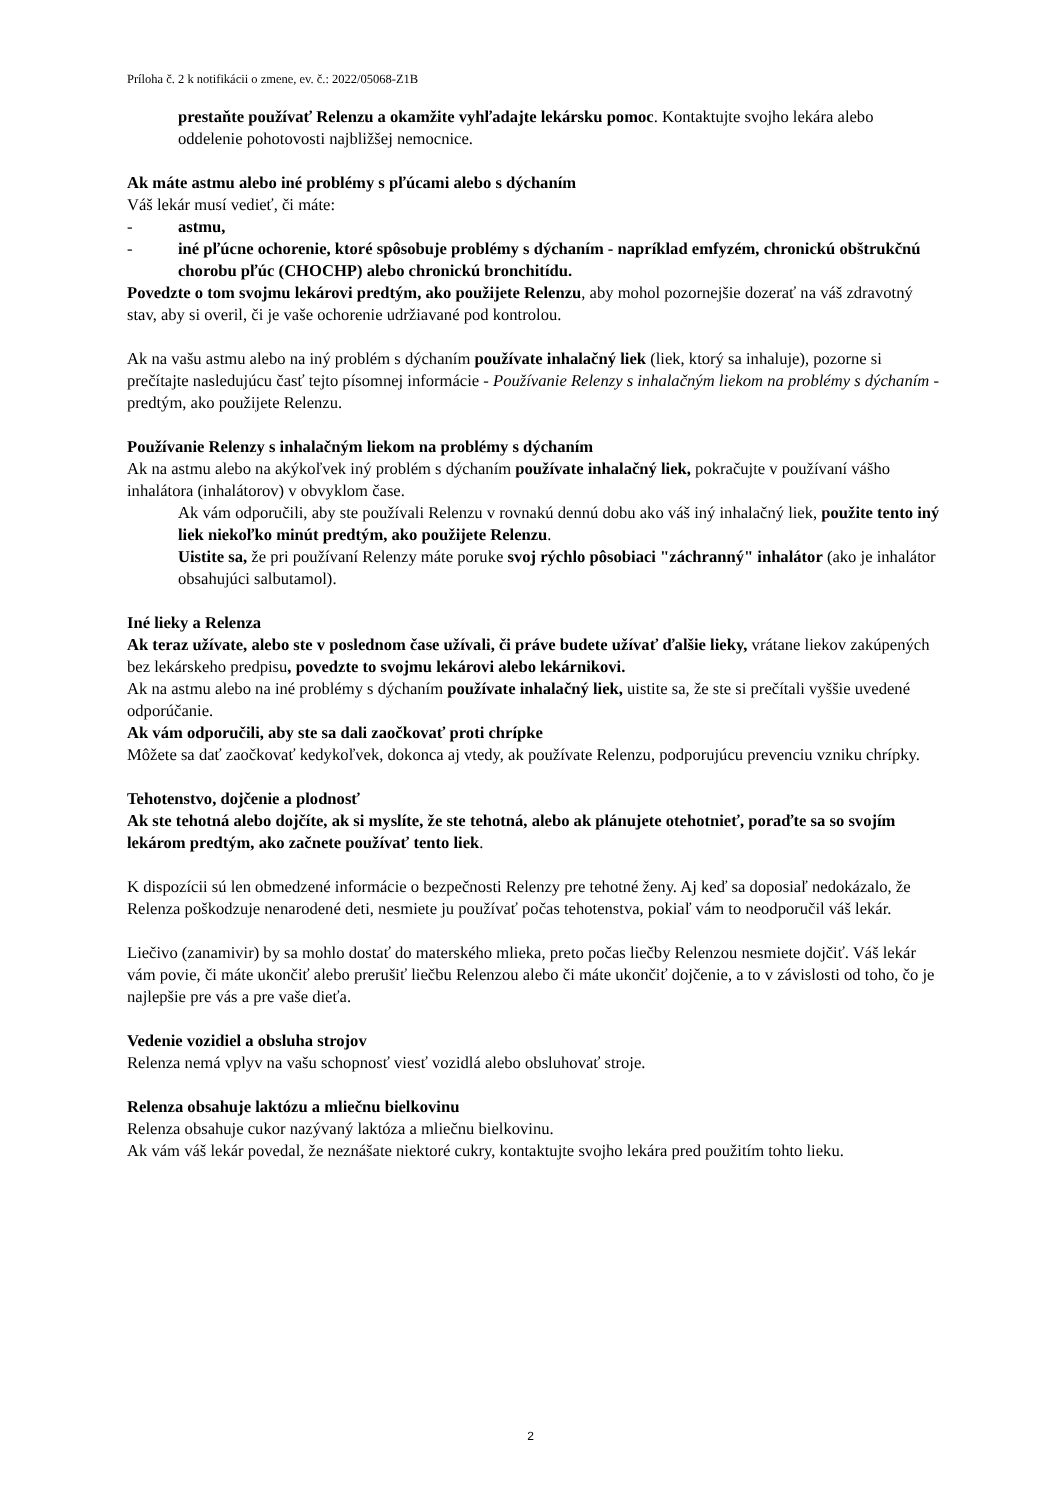Príloha č. 2 k notifikácii o zmene, ev. č.: 2022/05068-Z1B
prestaňte používať Relenzu a okamžite vyhľadajte lekársku pomoc. Kontaktujte svojho lekára alebo oddelenie pohotovosti najbližšej nemocnice.
Ak máte astmu alebo iné problémy s pľúcami alebo s dýchaním
Váš lekár musí vedieť, či máte:
- astmu,
- iné pľúcne ochorenie, ktoré spôsobuje problémy s dýchaním - napríklad emfyzém, chronickú obštrukčnú chorobu pľúc (CHOCHP) alebo chronickú bronchitídu.
Povedzte o tom svojmu lekárovi predtým, ako použijete Relenzu, aby mohol pozornejšie dozerať na váš zdravotný stav, aby si overil, či je vaše ochorenie udržiavané pod kontrolou.
Ak na vašu astmu alebo na iný problém s dýchaním používate inhalačný liek (liek, ktorý sa inhaluje), pozorne si prečítajte nasledujúcu časť tejto písomnej informácie - Používanie Relenzy s inhalačným liekom na problémy s dýchaním - predtým, ako použijete Relenzu.
Používanie Relenzy s inhalačným liekom na problémy s dýchaním
Ak na astmu alebo na akýkoľvek iný problém s dýchaním používate inhalačný liek, pokračujte v používaní vášho inhalátora (inhalátorov) v obvyklom čase.
Ak vám odporučili, aby ste používali Relenzu v rovnakú dennú dobu ako váš iný inhalačný liek, použite tento iný liek niekoľko minút predtým, ako použijete Relenzu.
Uistite sa, že pri používaní Relenzy máte poruke svoj rýchlo pôsobiaci "záchranný" inhalátor (ako je inhalátor obsahujúci salbutamol).
Iné lieky a Relenza
Ak teraz užívate, alebo ste v poslednom čase užívali, či práve budete užívať ďalšie lieky, vrátane liekov zakúpených bez lekárskeho predpisu, povedzte to svojmu lekárovi alebo lekárnikovi.
Ak na astmu alebo na iné problémy s dýchaním používate inhalačný liek, uistite sa, že ste si prečítali vyššie uvedené odporúčanie.
Ak vám odporučili, aby ste sa dali zaočkovať proti chrípke
Môžete sa dať zaočkovať kedykoľvek, dokonca aj vtedy, ak používate Relenzu, podporujúcu prevenciu vzniku chrípky.
Tehotenstvo, dojčenie a plodnosť
Ak ste tehotná alebo dojčíte, ak si myslíte, že ste tehotná, alebo ak plánujete otehotnieť, poraďte sa so svojím lekárom predtým, ako začnete používať tento liek.
K dispozícii sú len obmedzené informácie o bezpečnosti Relenzy pre tehotné ženy. Aj keď sa doposiaľ nedokázalo, že Relenza poškodzuje nenarodené deti, nesmiete ju používať počas tehotenstva, pokiaľ vám to neodporučil váš lekár.
Liečivo (zanamivir) by sa mohlo dostať do materského mlieka, preto počas liečby Relenzou nesmiete dojčiť. Váš lekár vám povie, či máte ukončiť alebo prerušiť liečbu Relenzou alebo či máte ukončiť dojčenie, a to v závislosti od toho, čo je najlepšie pre vás a pre vaše dieťa.
Vedenie vozidiel a obsluha strojov
Relenza nemá vplyv na vašu schopnosť viesť vozidlá alebo obsluhovať stroje.
Relenza obsahuje laktózu a mliečnu bielkovinu
Relenza obsahuje cukor nazývaný laktóza a mliečnu bielkovinu.
Ak vám váš lekár povedal, že neznášate niektoré cukry, kontaktujte svojho lekára pred použitím tohto lieku.
2